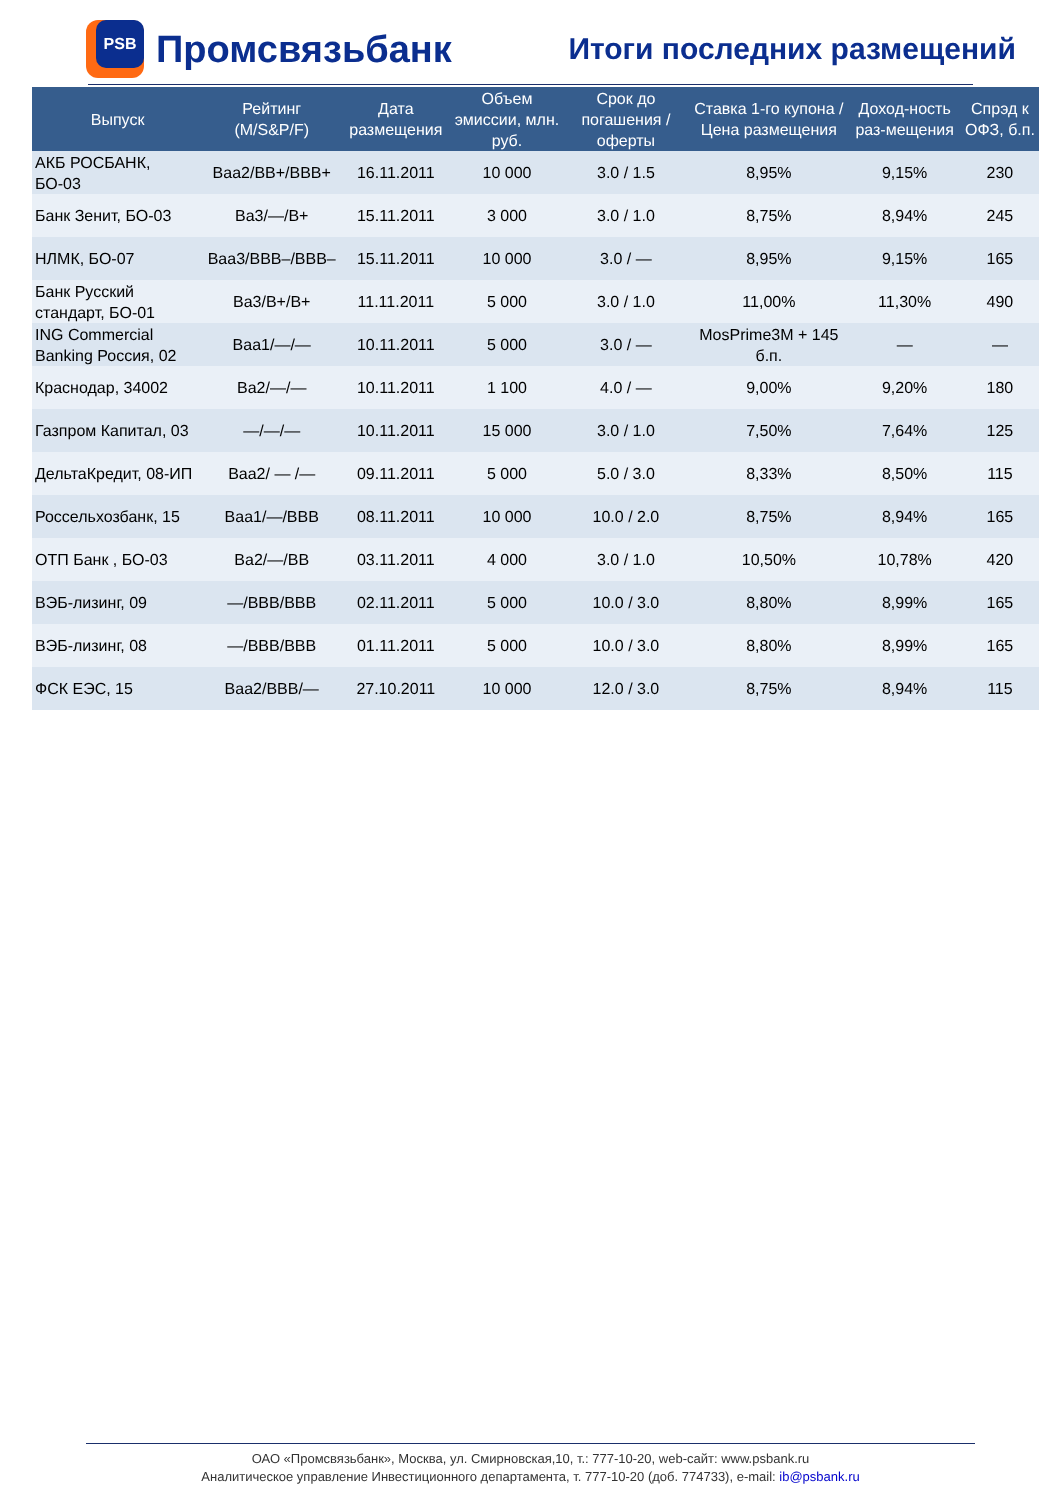PSB
Промсвязьбанк
Итоги последних размещений
| Выпуск | Рейтинг (M/S&P/F) | Дата размещения | Объем эмиссии, млн. руб. | Срок до погашения / оферты | Ставка 1-го купона / Цена размещения | Доход-ность раз-мещения | Спрэд к ОФЗ, б.п. |
| --- | --- | --- | --- | --- | --- | --- | --- |
| АКБ РОСБАНК, БО-03 | Baa2/BB+/BBB+ | 16.11.2011 | 10 000 | 3.0 / 1.5 | 8,95% | 9,15% | 230 |
| Банк Зенит, БО-03 | Ba3/—/B+ | 15.11.2011 | 3 000 | 3.0 / 1.0 | 8,75% | 8,94% | 245 |
| НЛМК, БО-07 | Baa3/BBB–/BBB– | 15.11.2011 | 10 000 | 3.0 / — | 8,95% | 9,15% | 165 |
| Банк Русский стандарт, БО-01 | Ba3/B+/B+ | 11.11.2011 | 5 000 | 3.0 / 1.0 | 11,00% | 11,30% | 490 |
| ING Commercial Banking Россия, 02 | Baa1/—/— | 10.11.2011 | 5 000 | 3.0 / — | MosPrime3M + 145 б.п. | — | — |
| Краснодар, 34002 | Ba2/—/— | 10.11.2011 | 1 100 | 4.0 / — | 9,00% | 9,20% | 180 |
| Газпром Капитал, 03 | —/—/— | 10.11.2011 | 15 000 | 3.0 / 1.0 | 7,50% | 7,64% | 125 |
| ДельтаКредит, 08-ИП | Baa2/ — /— | 09.11.2011 | 5 000 | 5.0 / 3.0 | 8,33% | 8,50% | 115 |
| Россельхозбанк, 15 | Baa1/—/BBB | 08.11.2011 | 10 000 | 10.0 / 2.0 | 8,75% | 8,94% | 165 |
| ОТП Банк , БО-03 | Ba2/—/BB | 03.11.2011 | 4 000 | 3.0 / 1.0 | 10,50% | 10,78% | 420 |
| ВЭБ-лизинг, 09 | —/BBB/BBB | 02.11.2011 | 5 000 | 10.0 / 3.0 | 8,80% | 8,99% | 165 |
| ВЭБ-лизинг, 08 | —/BBB/BBB | 01.11.2011 | 5 000 | 10.0 / 3.0 | 8,80% | 8,99% | 165 |
| ФСК ЕЭС, 15 | Baa2/BBB/— | 27.10.2011 | 10 000 | 12.0 / 3.0 | 8,75% | 8,94% | 115 |
ОАО «Промсвязьбанк», Москва, ул. Смирновская,10, т.: 777-10-20, web-сайт: www.psbank.ru
Аналитическое управление Инвестиционного департамента, т. 777-10-20 (доб. 774733), e-mail: ib@psbank.ru